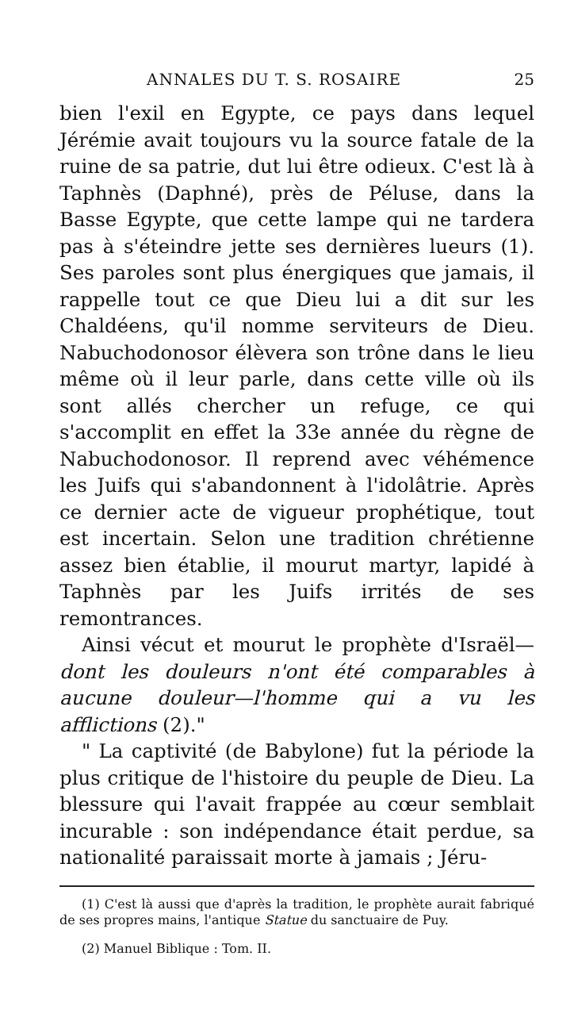ANNALES DU T. S. ROSAIRE 25
bien l'exil en Egypte, ce pays dans lequel Jérémie avait toujours vu la source fatale de la ruine de sa patrie, dut lui être odieux. C'est là à Taphnès (Daphné), près de Péluse, dans la Basse Egypte, que cette lampe qui ne tardera pas à s'éteindre jette ses dernières lueurs (1). Ses paroles sont plus énergiques que jamais, il rappelle tout ce que Dieu lui a dit sur les Chaldéens, qu'il nomme serviteurs de Dieu. Nabuchodonosor élèvera son trône dans le lieu même où il leur parle, dans cette ville où ils sont allés chercher un refuge, ce qui s'accomplit en effet la 33e année du règne de Nabuchodonosor. Il reprend avec véhémence les Juifs qui s'abandonnent à l'idolâtrie. Après ce dernier acte de vigueur prophétique, tout est incertain. Selon une tradition chrétienne assez bien établie, il mourut martyr, lapidé à Taphnès par les Juifs irrités de ses remontrances.
Ainsi vécut et mourut le prophète d'Israël—dont les douleurs n'ont été comparables à aucune douleur—l'homme qui a vu les afflictions (2)."
" La captivité (de Babylone) fut la période la plus critique de l'histoire du peuple de Dieu. La blessure qui l'avait frappée au cœur semblait incurable : son indépendance était perdue, sa nationalité paraissait morte à jamais ; Jéru-
(1) C'est là aussi que d'après la tradition, le prophète aurait fabriqué de ses propres mains, l'antique Statue du sanctuaire de Puy.
(2) Manuel Biblique : Tom. II.